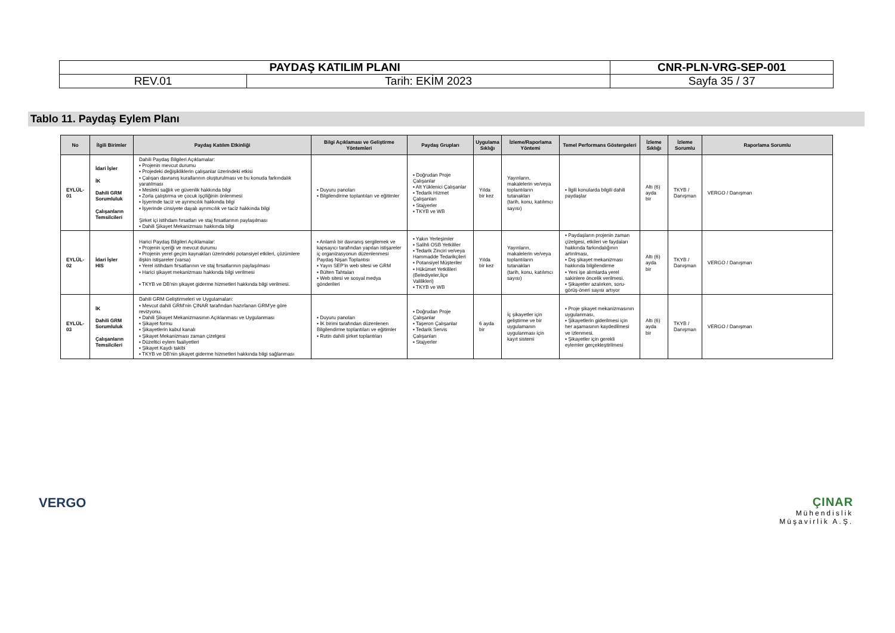| PAYDAŞ KATILIM PLANI | | CNR-PLN-VRG-SEP-001 |
| REV.01 | Tarih: EKİM 2023 | Sayfa 35 / 37 |
Tablo 11. Paydaş Eylem Planı
| No | İlgili Birimler | Paydaş Katılım Etkinliği | Bilgi Açıklaması ve Geliştirme Yöntemleri | Paydaş Grupları | Uygulama Sıklığı | İzleme/Raporlama Yöntemi | Temel Performans Göstergeleri | İzleme Sıklığı | İzleme Sorumlu | Raporlama Sorumlu |
| --- | --- | --- | --- | --- | --- | --- | --- | --- | --- | --- |
| EYLÜL-01 | İdari İşler İK Dahili GRM Sorumluluk Çalışanların Temsilcileri | Dahili Paydaş Bilgileri Açıklamalar: ▪ Projenin mevcut durumu ▪ Projedeki değişikliklerin çalışanlar üzerindeki etkisi ▪ Çalışan davranış kurallarının oluşturulması ve bu konuda farkındalık yaratılması ▪ Mesleki sağlık ve güvenlik hakkında bilgi ▪ Zorla çalıştırma ve çocuk işçiliğinin önlenmesi ▪ İşyerinde taciz ve ayrımcılık hakkında bilgi ▪ İşyerinde cinsiyete dayalı ayrımcılık ve taciz hakkında bilgi Şirket içi istihdam fırsatları ve staj fırsatlarının paylaşılması ▪ Dahili Şikayet Mekanizması hakkında bilgi | ▪ Duyuru panoları ▪ Bilgilendirme toplantıları ve eğitimler | ▪ Doğrudan Proje Çalışanlar ▪ Alt Yüklenici Çalışanlar ▪ Tedarik Hizmet Çalışanları ▪ Stajyerler ▪ TKYB ve WB | Yılda bir kez | Yayınların, makalelerin ve/veya toplantıların tutanakları (tarih, konu, katılımcı sayısı) | ▪ İlgili konularda bilgili dahili paydaşlar | Altı (6) ayda bir | TKYB / Danışman | VERGO / Danışman |
| EYLÜL-02 | İdari İşler HIS | Harici Paydaş Bilgileri Açıklamalar: ▪ Projenin içeriği ve mevcut durumu ▪ Projenin yerel geçim kaynakları üzerindeki potansiyel etkileri, çözümlere ilişkin istişareler (varsa) ▪ Yerel istihdam fırsatlarının ve staj fırsatlarının paylaşılması ▪ Harici şikayet mekanizması hakkında bilgi verilmesi ▪ TKYB ve DB'nin şikayet giderme hizmetleri hakkında bilgi verilmesi. | ▪ Anlamlı bir davranış sergilemek ve kapsayıcı tarafından yapılan istişareler iç organizasyonun düzenlenmesi Paydaş Nişan Toplantısı ▪ Yayın SEP'in web sitesi ve GRM ▪ Bülten Tahtaları ▪ Web sitesi ve sosyal medya gönderileri | ▪ Yakın Yerleşimler ▪ Salihli OSB Yetkililer ▪ Tedarik Zinciri ve/veya Hammadde Tedarikçileri ▪ Potansiyel Müşteriler ▪ Hükümet Yetkilileri (Belediyeler,İlçe Valilikleri) ▪ TKYB ve WB | Yılda bir kez | Yayınların, makalelerin ve/veya toplantıların tutanakları (tarih, konu, katılımcı sayısı) | ▪ Paydaşların projenin zaman çizelgesi, etkileri ve faydaları hakkında farkındalığının artırılması, ▪ Dış şikayet mekanizması hakkında bilgilendirme ▪ Yeni işe alımlarda yerel sakinlere öncelik verilmesi. ▪ Şikayetler azalırken, soru-görüş-öneri sayısı artıyor | Altı (6) ayda bir | TKYB / Danışman | VERGO / Danışman |
| EYLÜL-03 | İK Dahili GRM Sorumluluk Çalışanların Temsilcileri | Dahili GRM Geliştirmeleri ve Uygulamaları: ▪ Mevcut dahili GRM'nin ÇINAR tarafından hazırlanan GRM'ye göre revizyonu. ▪ Dahili Şikayet Mekanizmasının Açıklanması ve Uygulanması ▪ Şikayet formu ▪ Şikayetlerin kabul kanalı ▪ Şikayet Mekanizması zaman çizelgesi ▪ Düzeltici eylem faaliyetleri ▪ Şikayet Kaydı takibi ▪ TKYB ve DB'nin şikayet giderme hizmetleri hakkında bilgi sağlanması | ▪ Duyuru panoları ▪ İK birimi tarafından düzenlenen Bilgilendirme toplantıları ve eğitimler ▪ Rutin dahili şirket toplantıları | ▪ Doğrudan Proje Çalışanlar ▪ Taşeron Çalışanlar ▪ Tedarik Servis Çalışanları ▪ Stajyerler | 6 ayda bir | İç şikayetler için geliştirme ve bir uygulamanın uygulanması için kayıt sistemi | ▪ Proje şikayet mekanizmasının uygulanması, ▪ Şikayetlerin giderilmesi için her aşamasının kaydedilmesi ve izlenmesi. ▪ Şikayetler için gerekli eylemler gerçekleştirilmesi | Altı (6) ayda bir | TKYB / Danışman | VERGO / Danışman |
VERGO
ÇINAR
Mühendislik
Müşavirlik A.Ş.